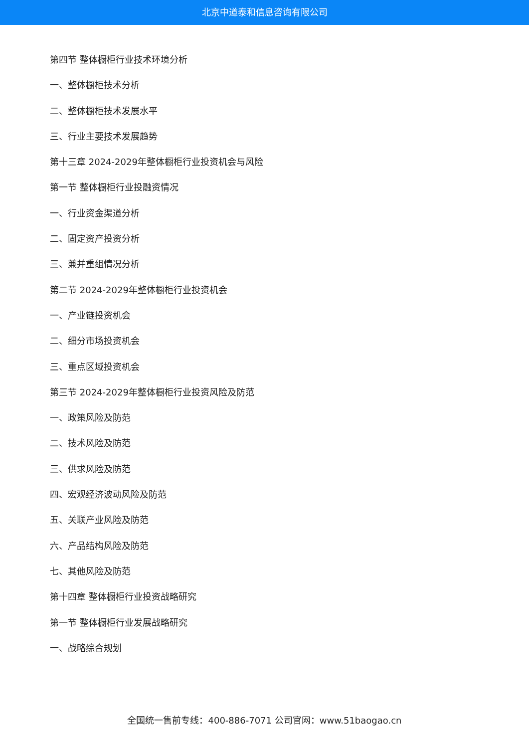北京中道泰和信息咨询有限公司
第四节 整体橱柜行业技术环境分析
一、整体橱柜技术分析
二、整体橱柜技术发展水平
三、行业主要技术发展趋势
第十三章 2024-2029年整体橱柜行业投资机会与风险
第一节 整体橱柜行业投融资情况
一、行业资金渠道分析
二、固定资产投资分析
三、兼并重组情况分析
第二节 2024-2029年整体橱柜行业投资机会
一、产业链投资机会
二、细分市场投资机会
三、重点区域投资机会
第三节 2024-2029年整体橱柜行业投资风险及防范
一、政策风险及防范
二、技术风险及防范
三、供求风险及防范
四、宏观经济波动风险及防范
五、关联产业风险及防范
六、产品结构风险及防范
七、其他风险及防范
第十四章 整体橱柜行业投资战略研究
第一节 整体橱柜行业发展战略研究
一、战略综合规划
全国统一售前专线：400-886-7071 公司官网：www.51baogao.cn